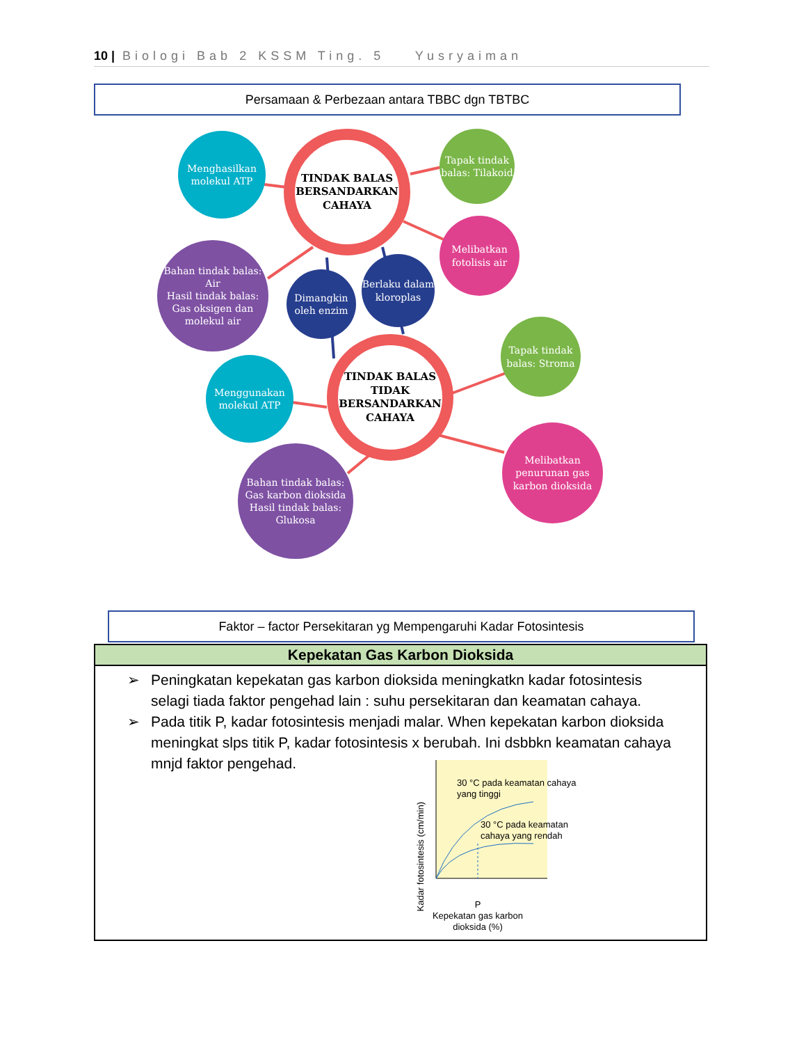10 | Biologi Bab 2 KSSM Ting. 5 Yusryaiman
Persamaan & Perbezaan antara TBBC dgn TBTBC
TINDAK BALAS BERSANDARKAN CAHAYA
Menghasilkan molekul ATP
Tapak tindak balas: Tilakoid
Melibatkan fotolisis air
Bahan tindak balas: Air
Hasil tindak balas: Gas oksigen dan molekul air
Dimangkin oleh enzim
Berlaku dalam kloroplas
TINDAK BALAS TIDAK BERSANDARKAN CAHAYA
Tapak tindak balas: Stroma
Menggunakan molekul ATP
Melibatkan penurunan gas karbon dioksida
Bahan tindak balas: Gas karbon dioksida Hasil tindak balas: Glukosa
Faktor – factor Persekitaran yg Mempengaruhi Kadar Fotosintesis
| Kepekatan Gas Karbon Dioksida |
| --- |
| ➢ Peningkatan kepekatan gas karbon dioksida meningkatkn kadar fotosintesis selagi tiada faktor pengehad lain : suhu persekitaran dan keamatan cahaya. ➢ Pada titik P, kadar fotosintesis menjadi malar. When kepekatan karbon dioksida meningkat slps titik P, kadar fotosintesis x berubah. Ini dsbbkn keamatan cahaya mnjd faktor pengehad. 30 °C pada keamatan cahaya yang tinggi 30 °C pada keamatan cahaya yang rendah Kadar fotosintesis (cm/min) P Kepekatan gas karbon dioksida (%) |